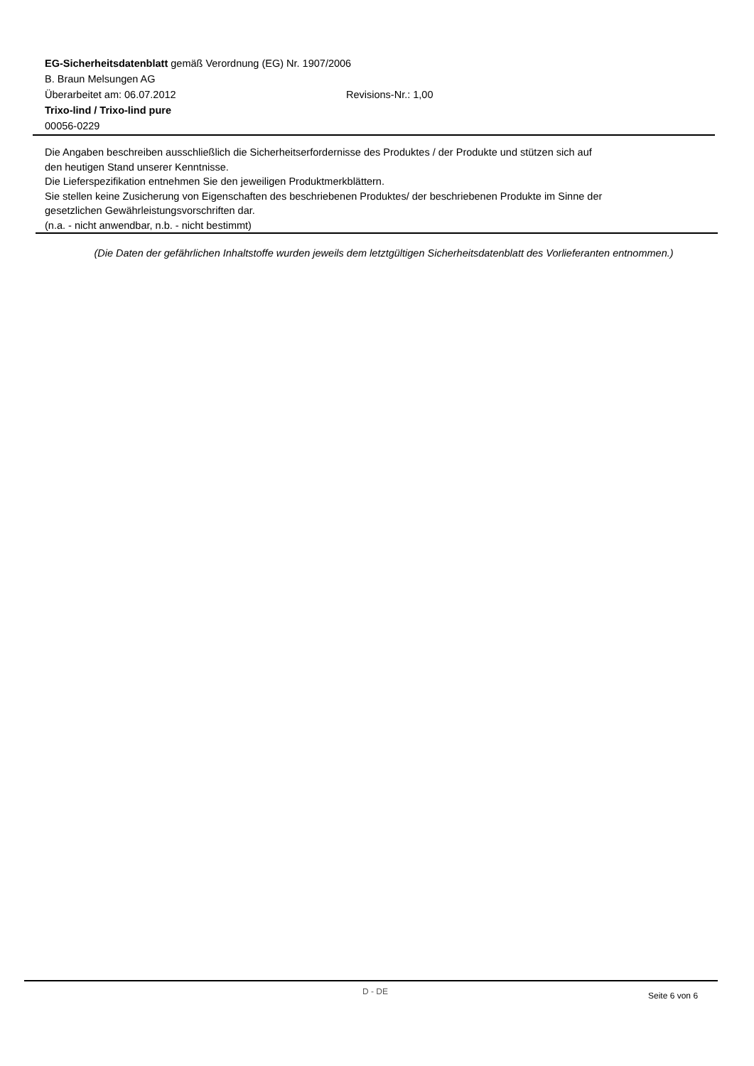EG-Sicherheitsdatenblatt gemäß Verordnung (EG) Nr. 1907/2006
B. Braun Melsungen AG
Überarbeitet am: 06.07.2012 Revisions-Nr.: 1,00
Trixo-lind / Trixo-lind pure
00056-0229
Die Angaben beschreiben ausschließlich die Sicherheitserfordernisse des Produktes / der Produkte und stützen sich auf
den heutigen Stand unserer Kenntnisse.
Die Lieferspezifikation entnehmen Sie den jeweiligen Produktmerkblättern.
Sie stellen keine Zusicherung von Eigenschaften des beschriebenen Produktes/ der beschriebenen Produkte im Sinne der
gesetzlichen Gewährleistungsvorschriften dar.
(n.a. - nicht anwendbar, n.b. - nicht bestimmt)
(Die Daten der gefährlichen Inhaltstoffe wurden jeweils dem letztgültigen Sicherheitsdatenblatt des Vorlieferanten entnommen.)
D - DE Seite 6 von 6